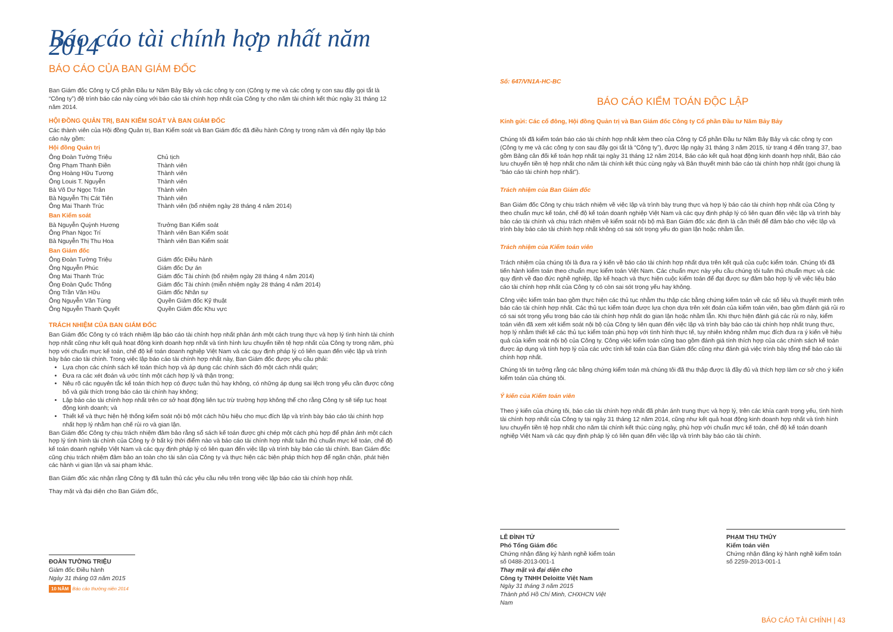Báo cáo tài chính hợp nhất năm 2014
BÁO CÁO CỦA BAN GIÁM ĐỐC
Ban Giám đốc Công ty Cổ phần Đầu tư Năm Bảy Bảy và các công ty con (Công ty mẹ và các công ty con sau đây gọi tắt là “Công ty”) đệ trình báo cáo này cùng với báo cáo tài chính hợp nhất của Công ty cho năm tài chính kết thúc ngày 31 tháng 12 năm 2014.
HỘI ĐỒNG QUẢN TRỊ, BAN KIỂM SOÁT VÀ BAN GIÁM ĐỐC
Các thành viên của Hội đồng Quản trị, Ban Kiểm soát và Ban Giám đốc đã điều hành Công ty trong năm và đến ngày lập báo cáo này gồm:
Hội đồng Quản trị
| Ông Đoàn Tường Triệu | Chủ tịch |
| Ông Phạm Thanh Điền | Thành viên |
| Ông Hoàng Hữu Tương | Thành viên |
| Ông Louis T. Nguyễn | Thành viên |
| Bà Võ Dư Ngọc Trân | Thành viên |
| Bà Nguyễn Thị Cát Tiên | Thành viên |
| Ông Mai Thanh Trúc | Thành viên (bổ nhiệm ngày 28 tháng 4 năm 2014) |
Ban Kiểm soát
| Bà Nguyễn Quỳnh Hương | Trưởng Ban Kiểm soát |
| Ông Phan Ngọc Trí | Thành viên Ban Kiểm soát |
| Bà Nguyễn Thị Thu Hoa | Thành viên Ban Kiểm soát |
Ban Giám đốc
| Ông Đoàn Tường Triệu | Giám đốc Điều hành |
| Ông Nguyễn Phúc | Giám đốc Dự án |
| Ông Mai Thanh Trúc | Giám đốc Tài chính (bổ nhiệm ngày 28 tháng 4 năm 2014) |
| Ông Đoàn Quốc Thống | Giám đốc Tài chính (miễn nhiệm ngày 28 tháng 4 năm 2014) |
| Ông Trần Văn Hữu | Giám đốc Nhân sự |
| Ông Nguyễn Văn Tùng | Quyền Giám đốc Kỹ thuật |
| Ông Nguyễn Thanh Quyết | Quyền Giám đốc Khu vực |
TRÁCH NHIỆM CỦA BAN GIÁM ĐỐC
Ban Giám đốc Công ty có trách nhiệm lập báo cáo tài chính hợp nhất phản ánh một cách trung thực và hợp lý tình hình tài chính hợp nhất cũng như kết quả hoạt động kinh doanh hợp nhất và tình hình lưu chuyển tiền tệ hợp nhất của Công ty trong năm, phù hợp với chuẩn mực kế toán, chế độ kế toán doanh nghiệp Việt Nam và các quy định pháp lý có liên quan đến việc lập và trình bày báo cáo tài chính. Trong việc lập báo cáo tài chính hợp nhất này, Ban Giám đốc được yêu cầu phải:
Lựa chọn các chính sách kế toán thích hợp và áp dụng các chính sách đó một cách nhất quán;
Đưa ra các xét đoán và ước tính một cách hợp lý và thận trọng;
Nêu rõ các nguyên tắc kế toán thích hợp có được tuân thủ hay không, có những áp dụng sai lệch trọng yếu cần được công bố và giải thích trong báo cáo tài chính hay không;
Lập báo cáo tài chính hợp nhất trên cơ sở hoạt động liên tục trừ trường hợp không thể cho rằng Công ty sẽ tiếp tục hoạt động kinh doanh; và
Thiết kế và thực hiện hệ thống kiểm soát nội bộ một cách hữu hiệu cho mục đích lập và trình bày báo cáo tài chính hợp nhất hợp lý nhằm hạn chế rủi ro và gian lận.
Ban Giám đốc Công ty chịu trách nhiệm đảm bảo rằng sổ sách kế toán được ghi chép một cách phù hợp để phản ánh một cách hợp lý tình hình tài chính của Công ty ở bất kỳ thời điểm nào và báo cáo tài chính hợp nhất tuân thủ chuẩn mực kế toán, chế độ kế toán doanh nghiệp Việt Nam và các quy định pháp lý có liên quan đến việc lập và trình bày báo cáo tài chính. Ban Giám đốc cũng chịu trách nhiệm đảm bảo an toàn cho tài sản của Công ty và thực hiện các biện pháp thích hợp để ngăn chặn, phát hiện các hành vi gian lận và sai phạm khác.
Ban Giám đốc xác nhận rằng Công ty đã tuân thủ các yêu cầu nêu trên trong việc lập báo cáo tài chính hợp nhất.
Thay mặt và đại diện cho Ban Giám đốc,
ĐOÀN TƯỜNG TRIỆU
Giám đốc Điều hành
Ngày 31 tháng 03 năm 2015
10 NĂM Báo cáo thường niên 2014
Số: 647/VN1A-HC-BC
BÁO CÁO KIỂM TOÁN ĐỘC LẬP
Kính gửi: Các cổ đông, Hội đồng Quản trị và Ban Giám đốc Công ty Cổ phần Đầu tư Năm Bảy Bảy
Chúng tôi đã kiểm toán báo cáo tài chính hợp nhất kèm theo của Công ty Cổ phần Đầu tư Năm Bảy Bảy và các công ty con (Công ty mẹ và các công ty con sau đây gọi tắt là “Công ty”), được lập ngày 31 tháng 3 năm 2015, từ trang 4 đến trang 37, bao gồm Bảng cân đối kế toán hợp nhất tại ngày 31 tháng 12 năm 2014, Báo cáo kết quả hoạt động kinh doanh hợp nhất, Báo cáo lưu chuyển tiền tệ hợp nhất cho năm tài chính kết thúc cùng ngày và Bản thuyết minh báo cáo tài chính hợp nhất (gọi chung là “báo cáo tài chính hợp nhất”).
Trách nhiệm của Ban Giám đốc
Ban Giám đốc Công ty chịu trách nhiệm về việc lập và trình bày trung thực và hợp lý báo cáo tài chính hợp nhất của Công ty theo chuẩn mực kế toán, chế độ kế toán doanh nghiệp Việt Nam và các quy định pháp lý có liên quan đến việc lập và trình bày báo cáo tài chính và chịu trách nhiệm về kiểm soát nội bộ mà Ban Giám đốc xác định là cần thiết để đảm bảo cho việc lập và trình bày báo cáo tài chính hợp nhất không có sai sót trọng yếu do gian lận hoặc nhầm lẫn.
Trách nhiệm của Kiểm toán viên
Trách nhiệm của chúng tôi là đưa ra ý kiến về báo cáo tài chính hợp nhất dựa trên kết quả của cuộc kiểm toán. Chúng tôi đã tiến hành kiểm toán theo chuẩn mực kiểm toán Việt Nam. Các chuẩn mực này yêu cầu chúng tôi tuân thủ chuẩn mực và các quy định về đạo đức nghề nghiệp, lập kế hoạch và thực hiện cuộc kiểm toán để đạt được sự đảm bảo hợp lý về việc liệu báo cáo tài chính hợp nhất của Công ty có còn sai sót trọng yếu hay không.
Công việc kiểm toán bao gồm thực hiện các thủ tục nhằm thu thập các bằng chứng kiểm toán về các số liệu và thuyết minh trên báo cáo tài chính hợp nhất. Các thủ tục kiểm toán được lựa chọn dựa trên xét đoán của kiểm toán viên, bao gồm đánh giá rủi ro có sai sót trọng yếu trong báo cáo tài chính hợp nhất do gian lận hoặc nhầm lẫn. Khi thực hiện đánh giá các rủi ro này, kiểm toán viên đã xem xét kiểm soát nội bộ của Công ty liên quan đến việc lập và trình bày báo cáo tài chính hợp nhất trung thực, hợp lý nhằm thiết kế các thủ tục kiểm toán phù hợp với tình hình thực tế, tuy nhiên không nhằm mục đích đưa ra ý kiến về hiệu quả của kiểm soát nội bộ của Công ty. Công việc kiểm toán cũng bao gồm đánh giá tính thích hợp của các chính sách kế toán được áp dụng và tính hợp lý của các ước tính kế toán của Ban Giám đốc cũng như đánh giá việc trình bày tổng thể báo cáo tài chính hợp nhất.
Chúng tôi tin tưởng rằng các bằng chứng kiểm toán mà chúng tôi đã thu thập được là đầy đủ và thích hợp làm cơ sở cho ý kiến kiểm toán của chúng tôi.
Ý kiến của Kiểm toán viên
Theo ý kiến của chúng tôi, báo cáo tài chính hợp nhất đã phản ánh trung thực và hợp lý, trên các khía cạnh trọng yếu, tình hình tài chính hợp nhất của Công ty tại ngày 31 tháng 12 năm 2014, cũng như kết quả hoạt động kinh doanh hợp nhất và tình hình lưu chuyển tiền tệ hợp nhất cho năm tài chính kết thúc cùng ngày, phù hợp với chuẩn mực kế toán, chế độ kế toán doanh nghiệp Việt Nam và các quy định pháp lý có liên quan đến việc lập và trình bày báo cáo tài chính.
LÊ ĐÌNH TỨ
Phó Tổng Giám đốc
Chứng nhận đăng ký hành nghề kiểm toán số 0488-2013-001-1
Thay mặt và đại diện cho
Công ty TNHH Deloitte Việt Nam
Ngày 31 tháng 3 năm 2015
Thành phố Hồ Chí Minh, CHXHCN Việt Nam
PHẠM THU THỦY
Kiểm toán viên
Chứng nhận đăng ký hành nghề kiểm toán số 2259-2013-001-1
BÁO CÁO TÀI CHÍNH | 43